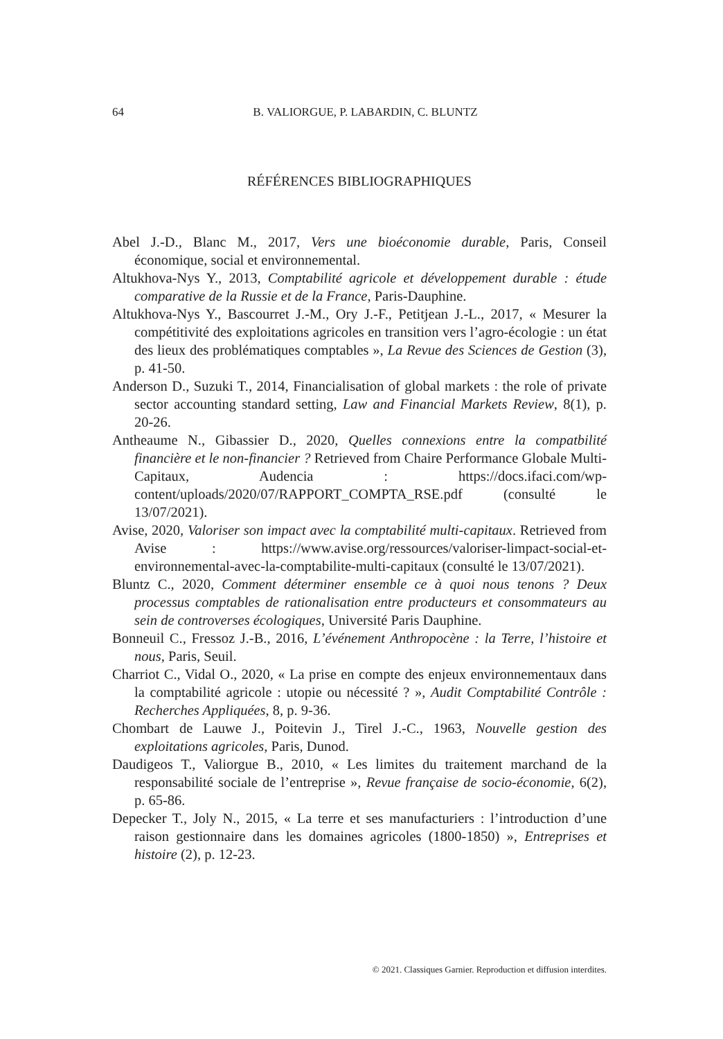64
B. VALIORGUE, P. LABARDIN, C. BLUNTZ
RÉFÉRENCES BIBLIOGRAPHIQUES
Abel J.-D., Blanc M., 2017, Vers une bioéconomie durable, Paris, Conseil économique, social et environnemental.
Altukhova-Nys Y., 2013, Comptabilité agricole et développement durable : étude comparative de la Russie et de la France, Paris-Dauphine.
Altukhova-Nys Y., Bascourret J.-M., Ory J.-F., Petitjean J.-L., 2017, « Mesurer la compétitivité des exploitations agricoles en transition vers l’agro-écologie : un état des lieux des problématiques comptables », La Revue des Sciences de Gestion (3), p. 41-50.
Anderson D., Suzuki T., 2014, Financialisation of global markets : the role of private sector accounting standard setting, Law and Financial Markets Review, 8(1), p. 20-26.
Antheaume N., Gibassier D., 2020, Quelles connexions entre la compatbilité financière et le non-financier ? Retrieved from Chaire Performance Globale Multi-Capitaux, Audencia : https://docs.ifaci.com/wp-content/uploads/2020/07/RAPPORT_COMPTA_RSE.pdf (consulté le 13/07/2021).
Avise, 2020, Valoriser son impact avec la comptabilité multi-capitaux. Retrieved from Avise : https://www.avise.org/ressources/valoriser-limpact-social-et-environnemental-avec-la-comptabilite-multi-capitaux (consulté le 13/07/2021).
Bluntz C., 2020, Comment déterminer ensemble ce à quoi nous tenons ? Deux processus comptables de rationalisation entre producteurs et consommateurs au sein de controverses écologiques, Université Paris Dauphine.
Bonneuil C., Fressoz J.-B., 2016, L’événement Anthropocène : la Terre, l’histoire et nous, Paris, Seuil.
Charriot C., Vidal O., 2020, « La prise en compte des enjeux environnementaux dans la comptabilité agricole : utopie ou nécessité ? », Audit Comptabilité Contrôle : Recherches Appliquées, 8, p. 9-36.
Chombart de Lauwe J., Poitevin J., Tirel J.-C., 1963, Nouvelle gestion des exploitations agricoles, Paris, Dunod.
Daudigeos T., Valiorgue B., 2010, « Les limites du traitement marchand de la responsabilité sociale de l’entreprise », Revue française de socio-économie, 6(2), p. 65-86.
Depecker T., Joly N., 2015, « La terre et ses manufacturiers : l’introduction d’une raison gestionnaire dans les domaines agricoles (1800-1850) », Entreprises et histoire (2), p. 12-23.
© 2021. Classiques Garnier. Reproduction et diffusion interdites.